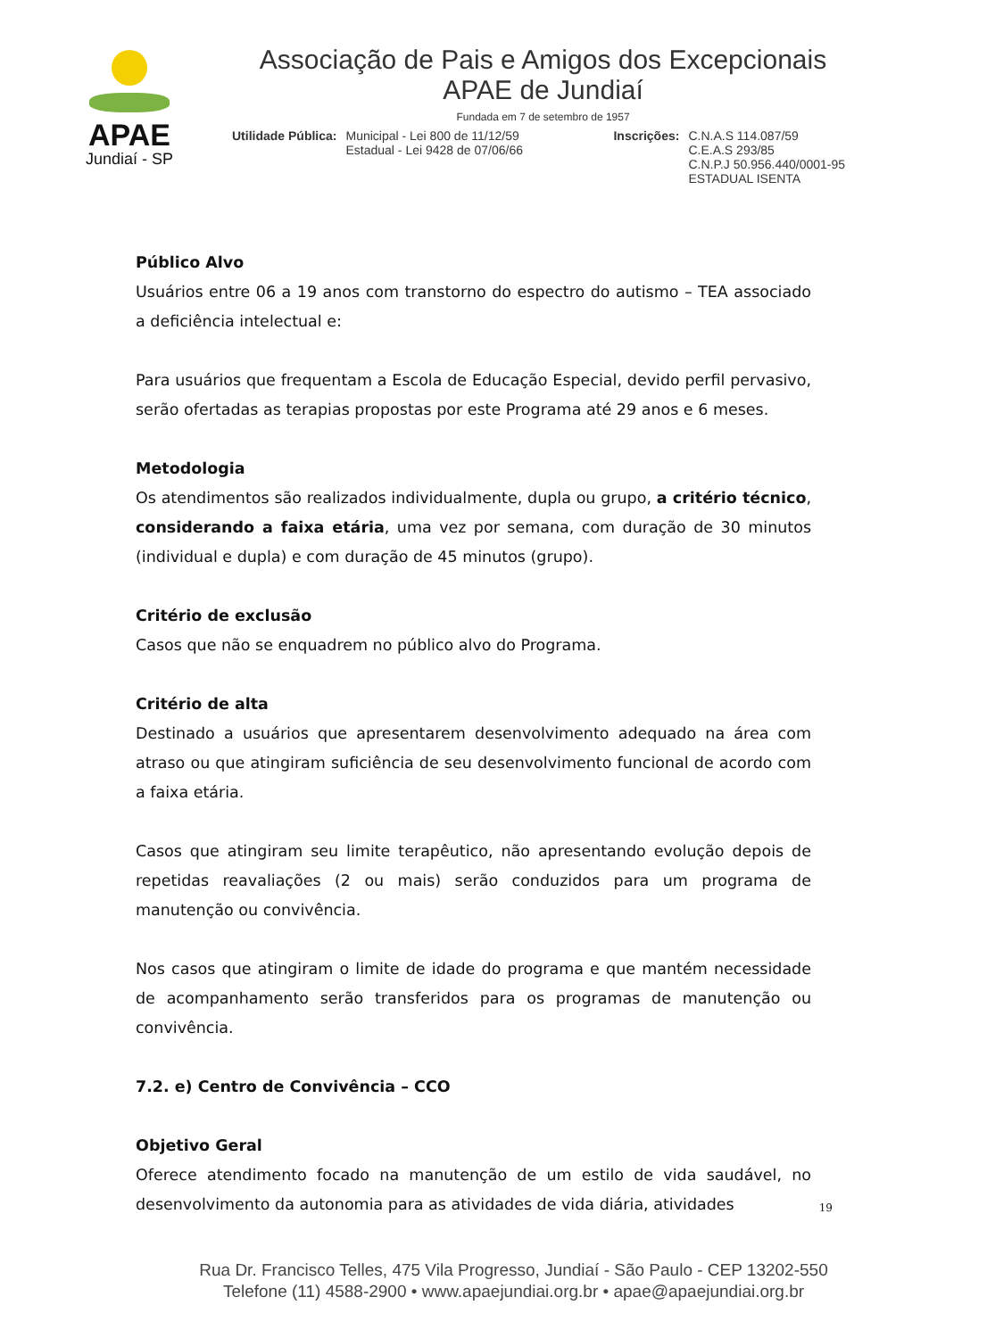APAE
Jundiaí - SP
Associação de Pais e Amigos dos Excepcionais
APAE de Jundiaí
Fundada em 7 de setembro de 1957
Utilidade Pública: Municipal - Lei 800 de 11/12/59
Estadual - Lei 9428 de 07/06/66
Inscrições: C.N.A.S 114.087/59
C.E.A.S 293/85
C.N.P.J 50.956.440/0001-95
ESTADUAL ISENTA
Público Alvo
Usuários entre 06 a 19 anos com transtorno do espectro do autismo – TEA associado a deficiência intelectual e:
Para usuários que frequentam a Escola de Educação Especial, devido perfil pervasivo, serão ofertadas as terapias propostas por este Programa até 29 anos e 6 meses.
Metodologia
Os atendimentos são realizados individualmente, dupla ou grupo, a critério técnico, considerando a faixa etária, uma vez por semana, com duração de 30 minutos (individual e dupla) e com duração de 45 minutos (grupo).
Critério de exclusão
Casos que não se enquadrem no público alvo do Programa.
Critério de alta
Destinado a usuários que apresentarem desenvolvimento adequado na área com atraso ou que atingiram suficiência de seu desenvolvimento funcional de acordo com a faixa etária.
Casos que atingiram seu limite terapêutico, não apresentando evolução depois de repetidas reavaliações (2 ou mais) serão conduzidos para um programa de manutenção ou convivência.
Nos casos que atingiram o limite de idade do programa e que mantém necessidade de acompanhamento serão transferidos para os programas de manutenção ou convivência.
7.2. e) Centro de Convivência – CCO
Objetivo Geral
Oferece atendimento focado na manutenção de um estilo de vida saudável, no desenvolvimento da autonomia para as atividades de vida diária, atividades
19
Rua Dr. Francisco Telles, 475 Vila Progresso, Jundiaí - São Paulo - CEP 13202-550
Telefone (11) 4588-2900 • www.apaejundiai.org.br • apae@apaejundiai.org.br